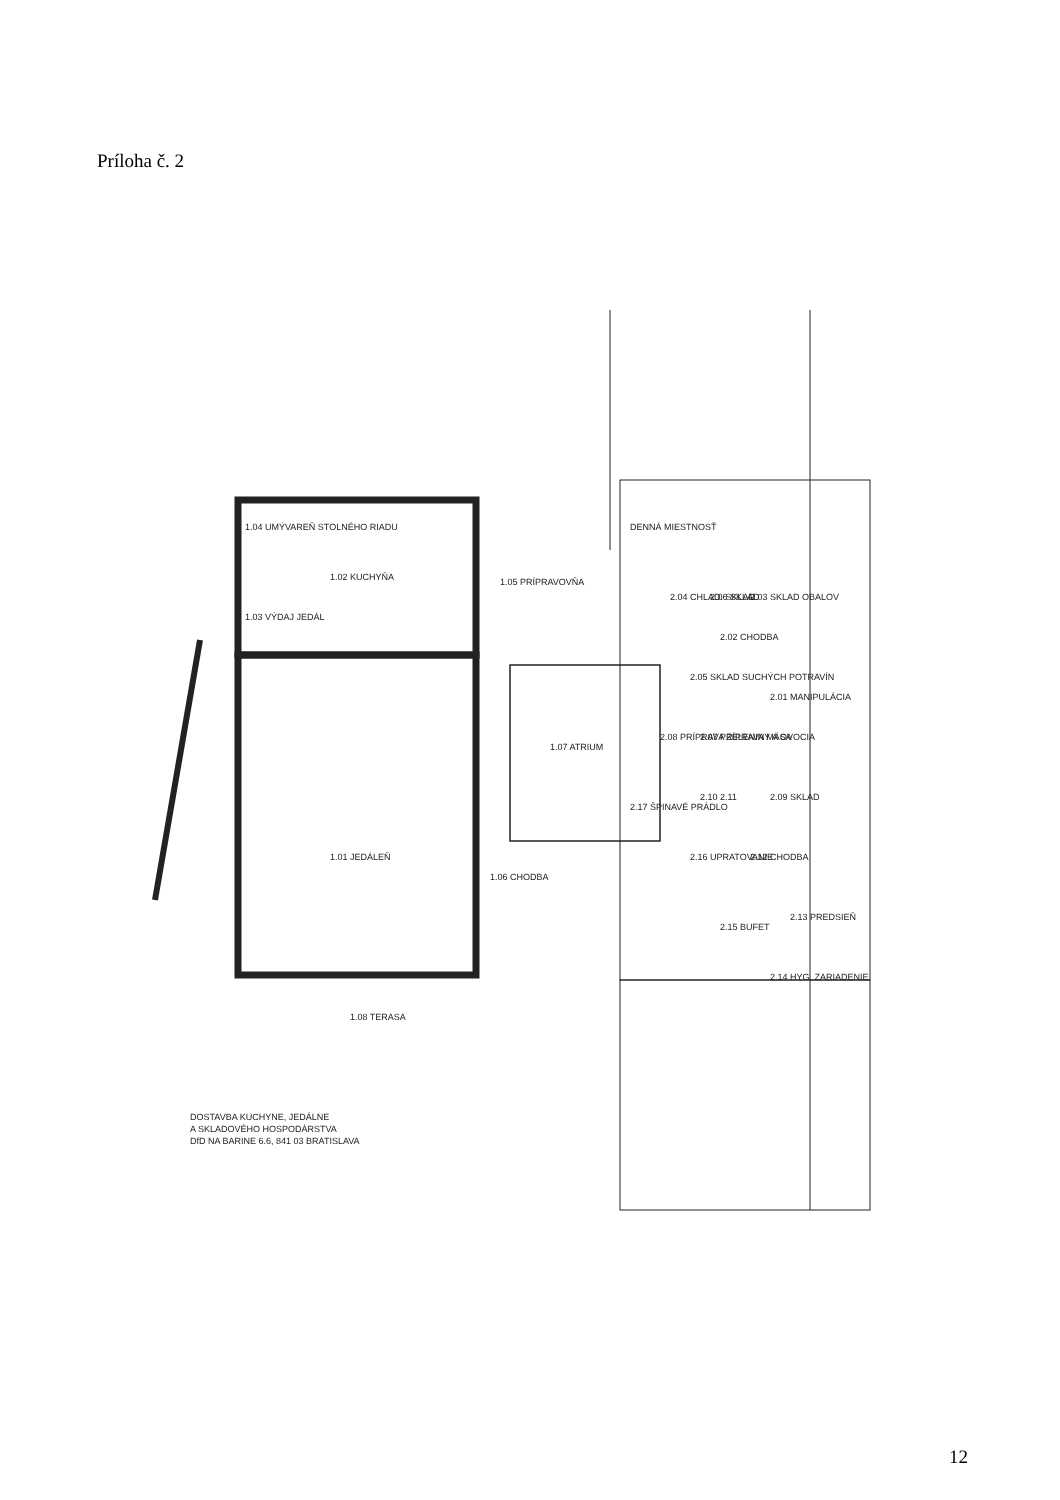Príloha č. 2
1.02 KUCHYŇA
1.04 UMÝVAREŇ STOLNÉHO RIADU
1.03 VÝDAJ JEDÁL
1.05 PRÍPRAVOVŇA
1.07 ATRIUM
1.01 JEDÁLEŇ
1.06 CHODBA
1.08 TERASA
DENNÁ MIESTNOSŤ
2.03 SKLAD OBALOV
2.06 SKLAD
2.04 CHLAD. SKLAD
2.02 CHODBA
2.05 SKLAD SUCHÝCH POTRAVÍN
2.01 MANIPULÁCIA
2.08 PRÍPRAVA ZELENINY A OVOCIA
2.07 PRÍPRAVA MÄSA
2.17 ŠPINAVÉ PRÁDLO
2.09 SKLAD
2.10 2.11
2.16 UPRATOVANIE
2.12 CHODBA
2.13 PREDSIEŇ
2.15 BUFET
2.14 HYG. ZARIADENIE
DOSTAVBA KUCHYNE, JEDÁLNE
A SKLADOVÉHO HOSPODÁRSTVA
DfD NA BARINE 6.6, 841 03 BRATISLAVA
12